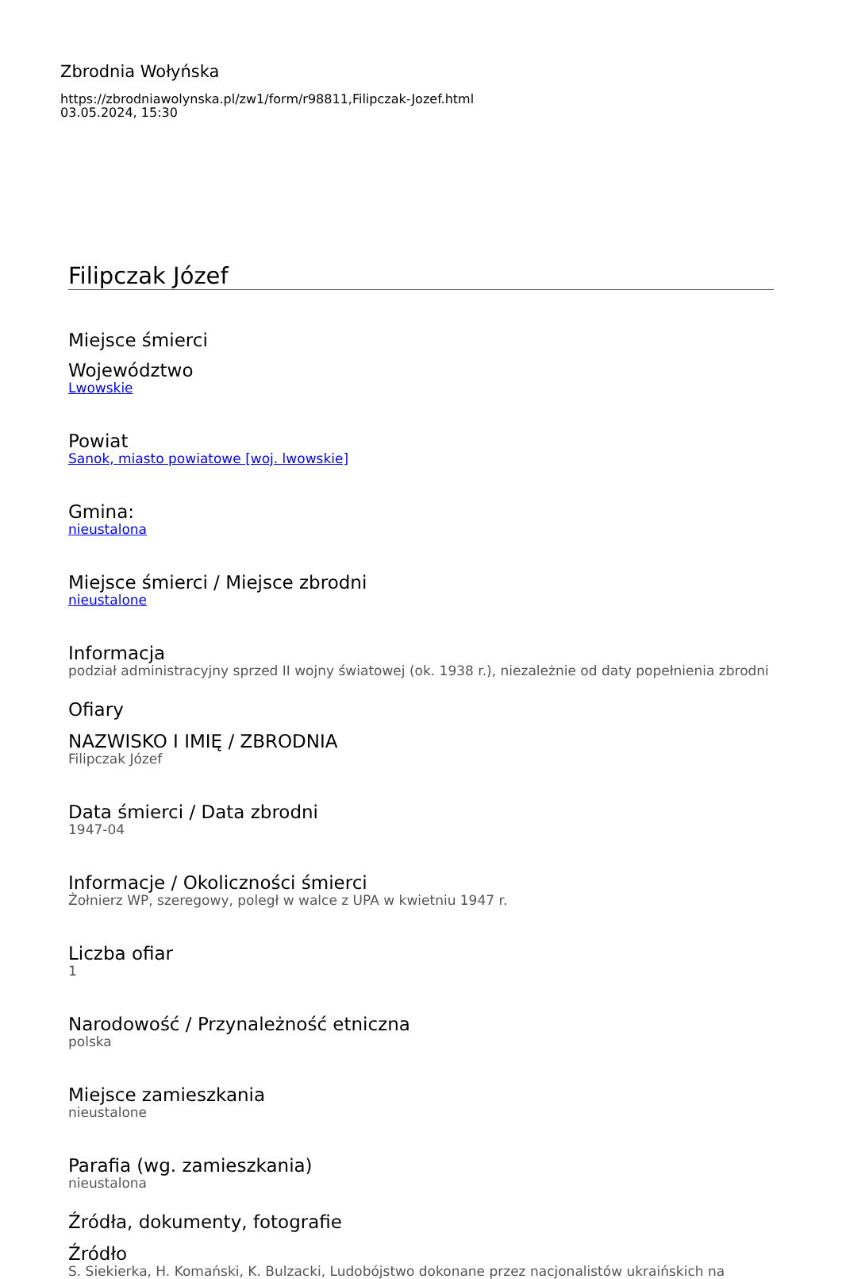Zbrodnia Wołyńska
https://zbrodniawolynska.pl/zw1/form/r98811,Filipczak-Jozef.html
03.05.2024, 15:30
Filipczak Józef
Miejsce śmierci
Województwo
Lwowskie
Powiat
Sanok, miasto powiatowe [woj. lwowskie]
Gmina:
nieustalona
Miejsce śmierci / Miejsce zbrodni
nieustalone
Informacja
podział administracyjny sprzed II wojny światowej (ok. 1938 r.), niezależnie od daty popełnienia zbrodni
Ofiary
NAZWISKO I IMIĘ / ZBRODNIA
Filipczak Józef
Data śmierci / Data zbrodni
1947-04
Informacje / Okoliczności śmierci
Żołnierz WP, szeregowy, poległ w walce z UPA w kwietniu 1947 r.
Liczba ofiar
1
Narodowość / Przynależność etniczna
polska
Miejsce zamieszkania
nieustalone
Parafia (wg. zamieszkania)
nieustalona
Źródła, dokumenty, fotografie
Źródło
S. Siekierka, H. Komański, K. Bulzacki, Ludobójstwo dokonane przez nacjonalistów ukraińskich na